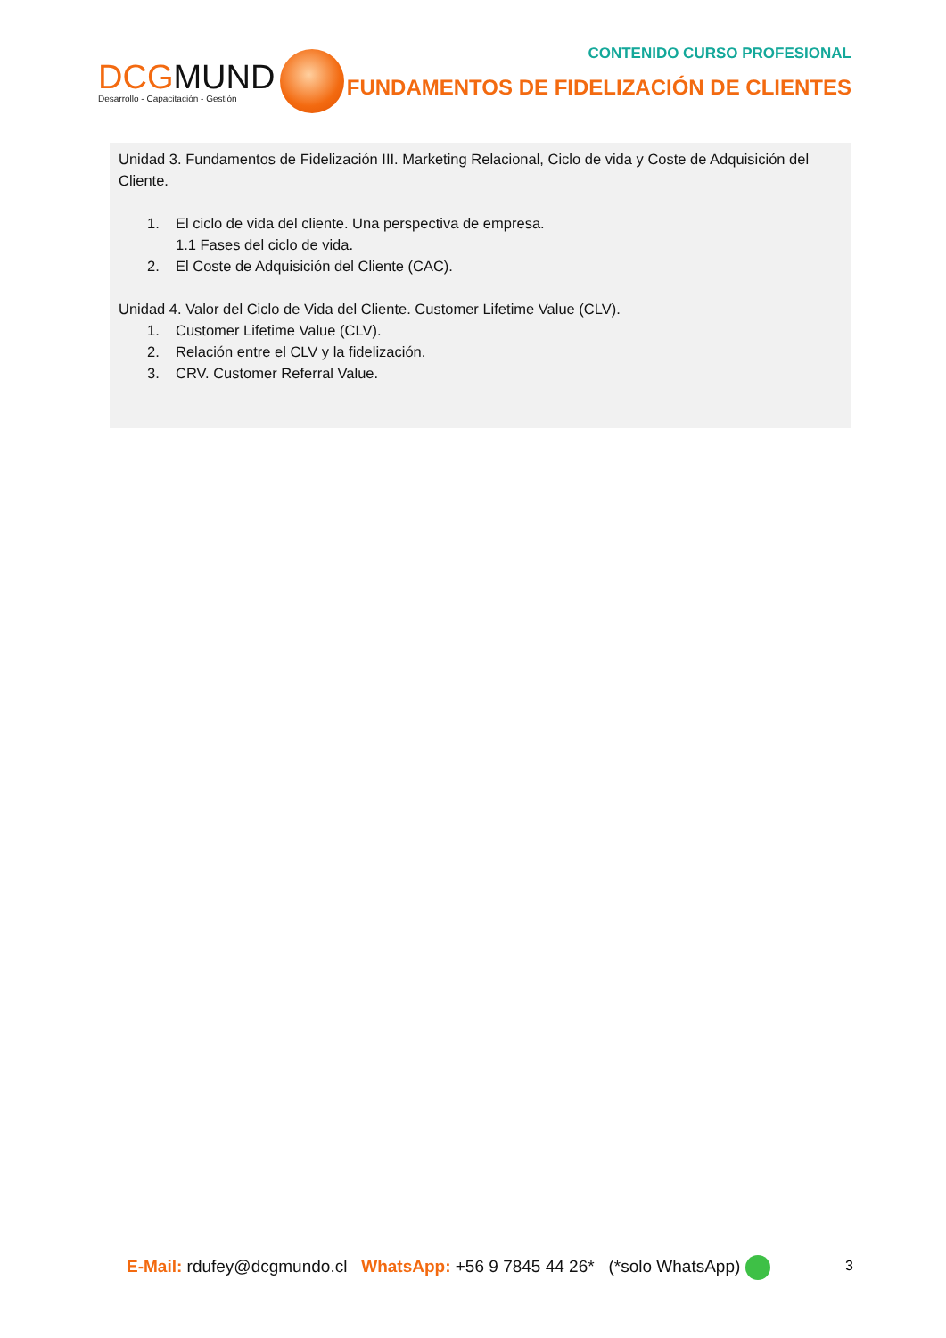DCGMUND
Desarrollo - Capacitación - Gestión
CONTENIDO CURSO PROFESIONAL
FUNDAMENTOS DE FIDELIZACIÓN DE CLIENTES
Unidad 3. Fundamentos de Fidelización III. Marketing Relacional, Ciclo de vida y Coste de Adquisición del Cliente.
1. El ciclo de vida del cliente. Una perspectiva de empresa.
1.1 Fases del ciclo de vida.
2. El Coste de Adquisición del Cliente (CAC).
Unidad 4. Valor del Ciclo de Vida del Cliente. Customer Lifetime Value (CLV).
1. Customer Lifetime Value (CLV).
2. Relación entre el CLV y la fidelización.
3. CRV. Customer Referral Value.
E-Mail: rdufey@dcgmundo.cl WhatsApp: +56 9 7845 44 26* (*solo WhatsApp)
3